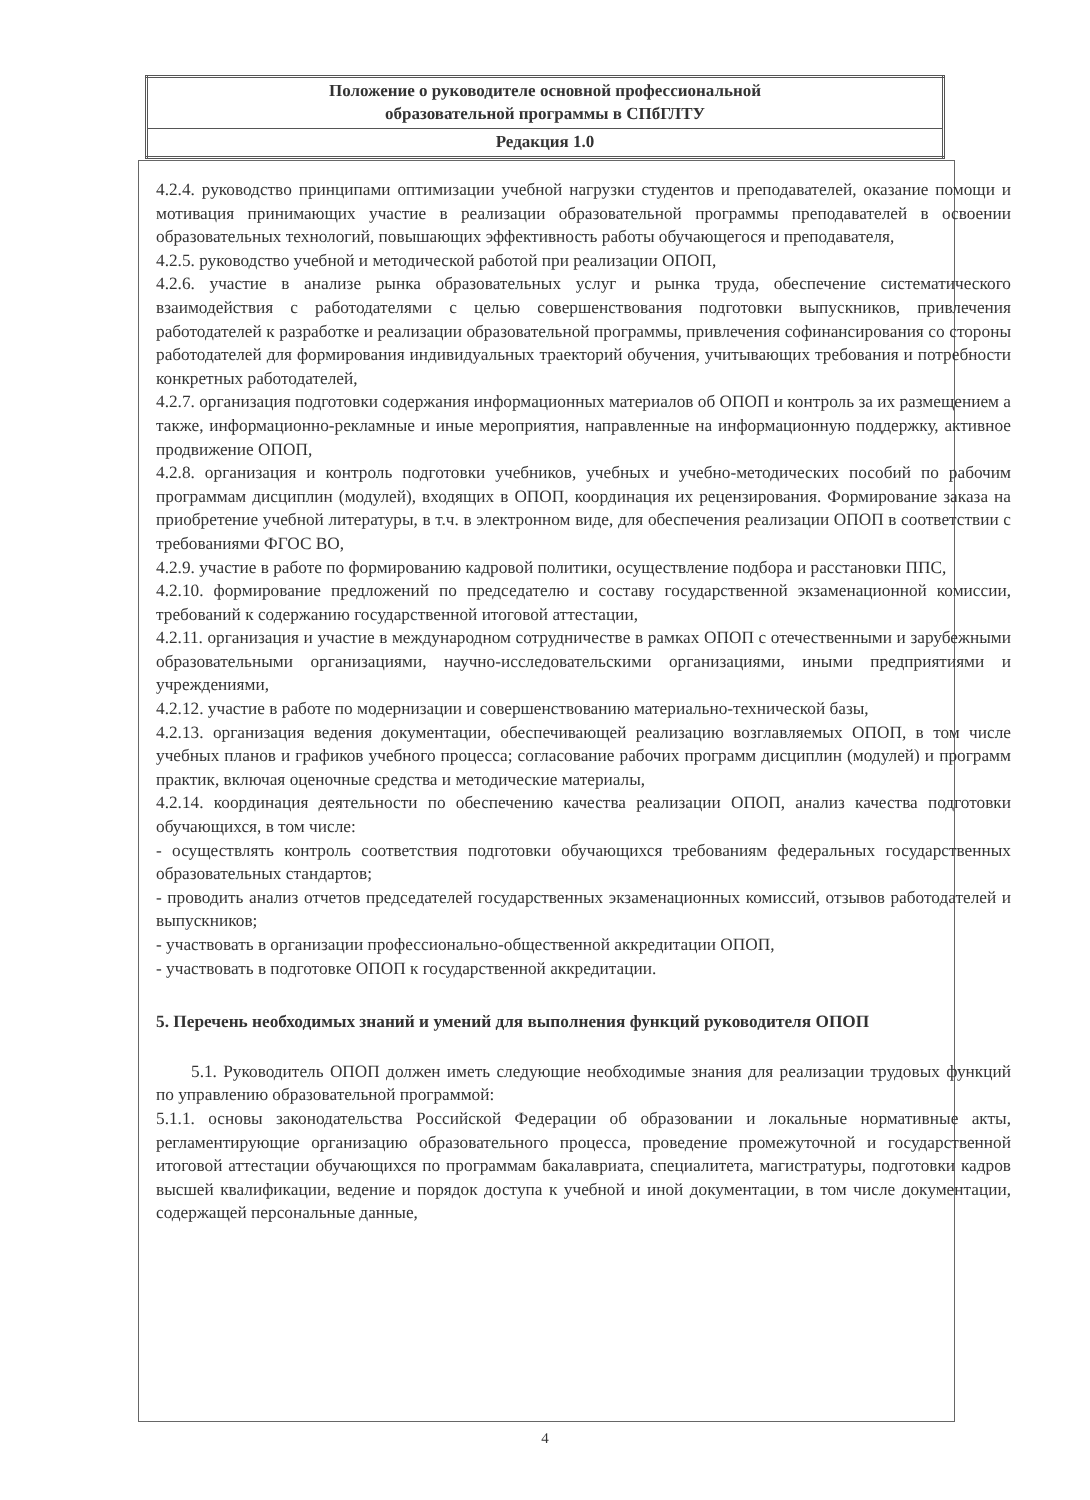| Положение о руководителе основной профессиональной образовательной программы в СПбГЛТУ |
| Редакция 1.0 |
4.2.4. руководство принципами оптимизации учебной нагрузки студентов и преподавателей, оказание помощи и мотивация принимающих участие в реализации образовательной программы преподавателей в освоении образовательных технологий, повышающих эффективность работы обучающегося и преподавателя,
4.2.5. руководство учебной и методической работой при реализации ОПОП,
4.2.6. участие в анализе рынка образовательных услуг и рынка труда, обеспечение систематического взаимодействия с работодателями с целью совершенствования подготовки выпускников, привлечения работодателей к разработке и реализации образовательной программы, привлечения софинансирования со стороны работодателей для формирования индивидуальных траекторий обучения, учитывающих требования и потребности конкретных работодателей,
4.2.7. организация подготовки содержания информационных материалов об ОПОП и контроль за их размещением а также, информационно-рекламные и иные мероприятия, направленные на информационную поддержку, активное продвижение ОПОП,
4.2.8. организация и контроль подготовки учебников, учебных и учебно-методических пособий по рабочим программам дисциплин (модулей), входящих в ОПОП, координация их рецензирования. Формирование заказа на приобретение учебной литературы, в т.ч. в электронном виде, для обеспечения реализации ОПОП в соответствии с требованиями ФГОС ВО,
4.2.9. участие в работе по формированию кадровой политики, осуществление подбора и расстановки ППС,
4.2.10. формирование предложений по председателю и составу государственной экзаменационной комиссии, требований к содержанию государственной итоговой аттестации,
4.2.11. организация и участие в международном сотрудничестве в рамках ОПОП с отечественными и зарубежными образовательными организациями, научно-исследовательскими организациями, иными предприятиями и учреждениями,
4.2.12. участие в работе по модернизации и совершенствованию материально-технической базы,
4.2.13. организация ведения документации, обеспечивающей реализацию возглавляемых ОПОП, в том числе учебных планов и графиков учебного процесса; согласование рабочих программ дисциплин (модулей) и программ практик, включая оценочные средства и методические материалы,
4.2.14. координация деятельности по обеспечению качества реализации ОПОП, анализ качества подготовки обучающихся, в том числе:
- осуществлять контроль соответствия подготовки обучающихся требованиям федеральных государственных образовательных стандартов;
- проводить анализ отчетов председателей государственных экзаменационных комиссий, отзывов работодателей и выпускников;
- участвовать в организации профессионально-общественной аккредитации ОПОП,
- участвовать в подготовке ОПОП к государственной аккредитации.
5. Перечень необходимых знаний и умений для выполнения функций руководителя ОПОП
5.1. Руководитель ОПОП должен иметь следующие необходимые знания для реализации трудовых функций по управлению образовательной программой:
5.1.1. основы законодательства Российской Федерации об образовании и локальные нормативные акты, регламентирующие организацию образовательного процесса, проведение промежуточной и государственной итоговой аттестации обучающихся по программам бакалавриата, специалитета, магистратуры, подготовки кадров высшей квалификации, ведение и порядок доступа к учебной и иной документации, в том числе документации, содержащей персональные данные,
4